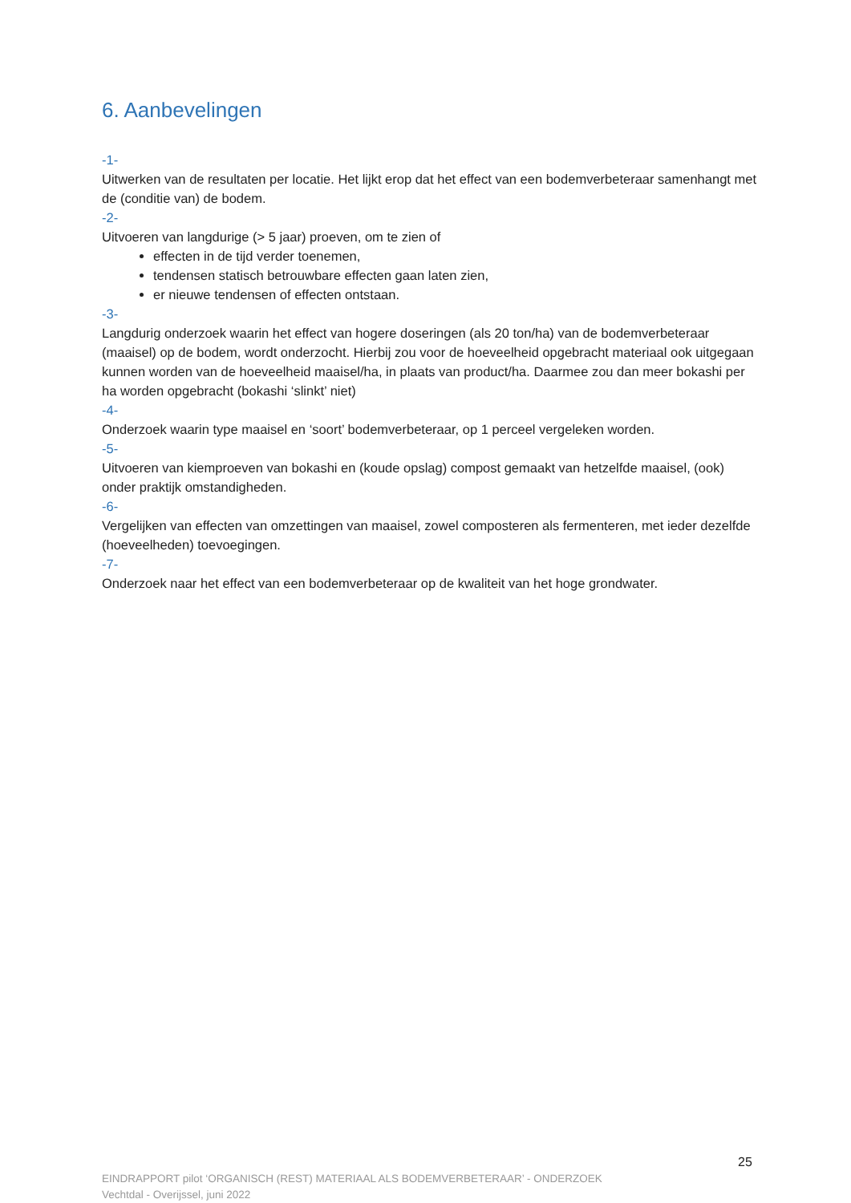6. Aanbevelingen
-1-
Uitwerken van de resultaten per locatie. Het lijkt erop dat het effect van een bodemverbeteraar samenhangt met de (conditie van) de bodem.
-2-
Uitvoeren van langdurige (> 5 jaar) proeven, om te zien of
effecten in de tijd verder toenemen,
tendensen statisch betrouwbare effecten gaan laten zien,
er nieuwe tendensen of effecten ontstaan.
-3-
Langdurig onderzoek waarin het effect van hogere doseringen (als 20 ton/ha) van de bodemverbeteraar (maaisel) op de bodem, wordt onderzocht. Hierbij zou voor de hoeveelheid opgebracht materiaal ook uitgegaan kunnen worden van de hoeveelheid maaisel/ha, in plaats van product/ha. Daarmee zou dan meer bokashi per ha worden opgebracht (bokashi ‘slinkt’ niet)
-4-
Onderzoek waarin type maaisel en ‘soort’ bodemverbeteraar, op 1 perceel vergeleken worden.
-5-
Uitvoeren van kiemproeven van bokashi en (koude opslag) compost gemaakt van hetzelfde maaisel, (ook) onder praktijk omstandigheden.
-6-
Vergelijken van effecten van omzettingen van maaisel, zowel composteren als fermenteren, met ieder dezelfde (hoeveelheden) toevoegingen.
-7-
Onderzoek naar het effect van een bodemverbeteraar op de kwaliteit van het hoge grondwater.
25
EINDRAPPORT pilot ‘ORGANISCH (REST) MATERIAAL ALS BODEMVERBETERAAR’ - ONDERZOEK
Vechtdal - Overijssel, juni 2022